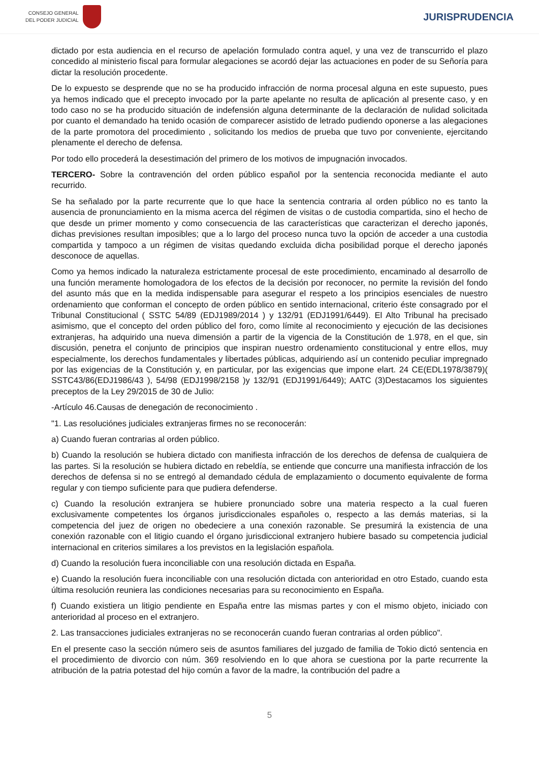CONSEJO GENERAL
DEL PODER JUDICIAL
JURISPRUDENCIA
dictado por esta audiencia en el recurso de apelación formulado contra aquel, y una vez de transcurrido el plazo concedido al ministerio fiscal para formular alegaciones se acordó dejar las actuaciones en poder de su Señoría para dictar la resolución procedente.
De lo expuesto se desprende que no se ha producido infracción de norma procesal alguna en este supuesto, pues ya hemos indicado que el precepto invocado por la parte apelante no resulta de aplicación al presente caso, y en todo caso no se ha producido situación de indefensión alguna determinante de la declaración de nulidad solicitada por cuanto el demandado ha tenido ocasión de comparecer asistido de letrado pudiendo oponerse a las alegaciones de la parte promotora del procedimiento , solicitando los medios de prueba que tuvo por conveniente, ejercitando plenamente el derecho de defensa.
Por todo ello procederá la desestimación del primero de los motivos de impugnación invocados.
TERCERO- Sobre la contravención del orden público español por la sentencia reconocida mediante el auto recurrido.
Se ha señalado por la parte recurrente que lo que hace la sentencia contraria al orden público no es tanto la ausencia de pronunciamiento en la misma acerca del régimen de visitas o de custodia compartida, sino el hecho de que desde un primer momento y como consecuencia de las características que caracterizan el derecho japonés, dichas previsiones resultan imposibles; que a lo largo del proceso nunca tuvo la opción de acceder a una custodia compartida y tampoco a un régimen de visitas quedando excluida dicha posibilidad porque el derecho japonés desconoce de aquellas.
Como ya hemos indicado la naturaleza estrictamente procesal de este procedimiento, encaminado al desarrollo de una función meramente homologadora de los efectos de la decisión por reconocer, no permite la revisión del fondo del asunto más que en la medida indispensable para asegurar el respeto a los principios esenciales de nuestro ordenamiento que conforman el concepto de orden público en sentido internacional, criterio éste consagrado por el Tribunal Constitucional ( SSTC 54/89 (EDJ1989/2014 ) y 132/91 (EDJ1991/6449). El Alto Tribunal ha precisado asimismo, que el concepto del orden público del foro, como límite al reconocimiento y ejecución de las decisiones extranjeras, ha adquirido una nueva dimensión a partir de la vigencia de la Constitución de 1.978, en el que, sin discusión, penetra el conjunto de principios que inspiran nuestro ordenamiento constitucional y entre ellos, muy especialmente, los derechos fundamentales y libertades públicas, adquiriendo así un contenido peculiar impregnado por las exigencias de la Constitución y, en particular, por las exigencias que impone elart. 24 CE(EDL1978/3879)( SSTC43/86(EDJ1986/43 ), 54/98 (EDJ1998/2158 )y 132/91 (EDJ1991/6449); AATC (3)Destacamos los siguientes preceptos de la Ley 29/2015 de 30 de Julio:
-Artículo 46.Causas de denegación de reconocimiento .
"1. Las resoluciónes judiciales extranjeras firmes no se reconocerán:
a) Cuando fueran contrarias al orden público.
b) Cuando la resolución se hubiera dictado con manifiesta infracción de los derechos de defensa de cualquiera de las partes. Si la resolución se hubiera dictado en rebeldía, se entiende que concurre una manifiesta infracción de los derechos de defensa si no se entregó al demandado cédula de emplazamiento o documento equivalente de forma regular y con tiempo suficiente para que pudiera defenderse.
c) Cuando la resolución extranjera se hubiere pronunciado sobre una materia respecto a la cual fueren exclusivamente competentes los órganos jurisdiccionales españoles o, respecto a las demás materias, si la competencia del juez de origen no obedeciere a una conexión razonable. Se presumirá la existencia de una conexión razonable con el litigio cuando el órgano jurisdiccional extranjero hubiere basado su competencia judicial internacional en criterios similares a los previstos en la legislación española.
d) Cuando la resolución fuera inconciliable con una resolución dictada en España.
e) Cuando la resolución fuera inconciliable con una resolución dictada con anterioridad en otro Estado, cuando esta última resolución reuniera las condiciones necesarias para su reconocimiento en España.
f) Cuando existiera un litigio pendiente en España entre las mismas partes y con el mismo objeto, iniciado con anterioridad al proceso en el extranjero.
2. Las transacciones judiciales extranjeras no se reconocerán cuando fueran contrarias al orden público".
En el presente caso la sección número seis de asuntos familiares del juzgado de familia de Tokio dictó sentencia en el procedimiento de divorcio con núm. 369 resolviendo en lo que ahora se cuestiona por la parte recurrente la atribución de la patria potestad del hijo común a favor de la madre, la contribución del padre a
5